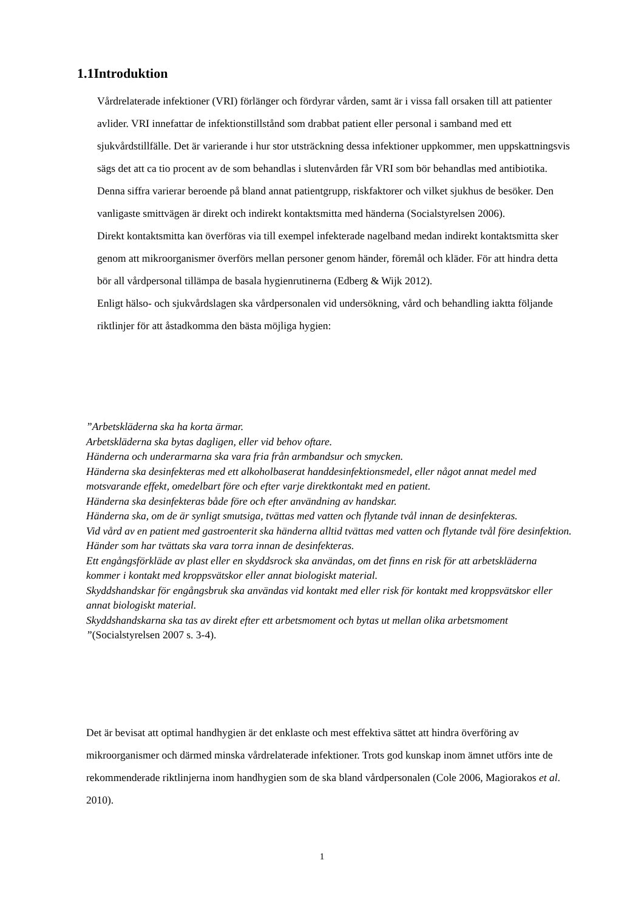1.1Introduktion
Vårdrelaterade infektioner (VRI) förlänger och fördyrar vården, samt är i vissa fall orsaken till att patienter avlider. VRI innefattar de infektionstillstånd som drabbat patient eller personal i samband med ett sjukvårdstillfälle. Det är varierande i hur stor utsträckning dessa infektioner uppkommer, men uppskattningsvis sägs det att ca tio procent av de som behandlas i slutenvården får VRI som bör behandlas med antibiotika. Denna siffra varierar beroende på bland annat patientgrupp, riskfaktorer och vilket sjukhus de besöker. Den vanligaste smittvägen är direkt och indirekt kontaktsmitta med händerna (Socialstyrelsen 2006).
Direkt kontaktsmitta kan överföras via till exempel infekterade nagelband medan indirekt kontaktsmitta sker genom att mikroorganismer överförs mellan personer genom händer, föremål och kläder. För att hindra detta bör all vårdpersonal tillämpa de basala hygienrutinerna (Edberg & Wijk 2012).
Enligt hälso- och sjukvårdslagen ska vårdpersonalen vid undersökning, vård och behandling iaktta följande riktlinjer för att åstadkomma den bästa möjliga hygien:
”Arbetskläderna ska ha korta ärmar.
Arbetskläderna ska bytas dagligen, eller vid behov oftare.
Händerna och underarmarna ska vara fria från armbandsur och smycken.
Händerna ska desinfekteras med ett alkoholbaserat handdesinfektionsmedel, eller något annat medel med motsvarande effekt, omedelbart före och efter varje direktkontakt med en patient.
Händerna ska desinfekteras både före och efter användning av handskar.
Händerna ska, om de är synligt smutsiga, tvättas med vatten och flytande tvål innan de desinfekteras.
Vid vård av en patient med gastroenterit ska händerna alltid tvättas med vatten och flytande tvål före desinfektion.
Händer som har tvättats ska vara torra innan de desinfekteras.
Ett engångsförkläde av plast eller en skyddsrock ska användas, om det finns en risk för att arbetskläderna kommer i kontakt med kroppsvätskor eller annat biologiskt material.
Skyddshandskar för engångsbruk ska användas vid kontakt med eller risk för kontakt med kroppsvätskor eller annat biologiskt material.
Skyddshandskarna ska tas av direkt efter ett arbetsmoment och bytas ut mellan olika arbetsmoment ”(Socialstyrelsen 2007 s. 3-4).
Det är bevisat att optimal handhygien är det enklaste och mest effektiva sättet att hindra överföring av mikroorganismer och därmed minska vårdrelaterade infektioner. Trots god kunskap inom ämnet utförs inte de rekommenderade riktlinjerna inom handhygien som de ska bland vårdpersonalen (Cole 2006, Magiorakos et al. 2010).
1